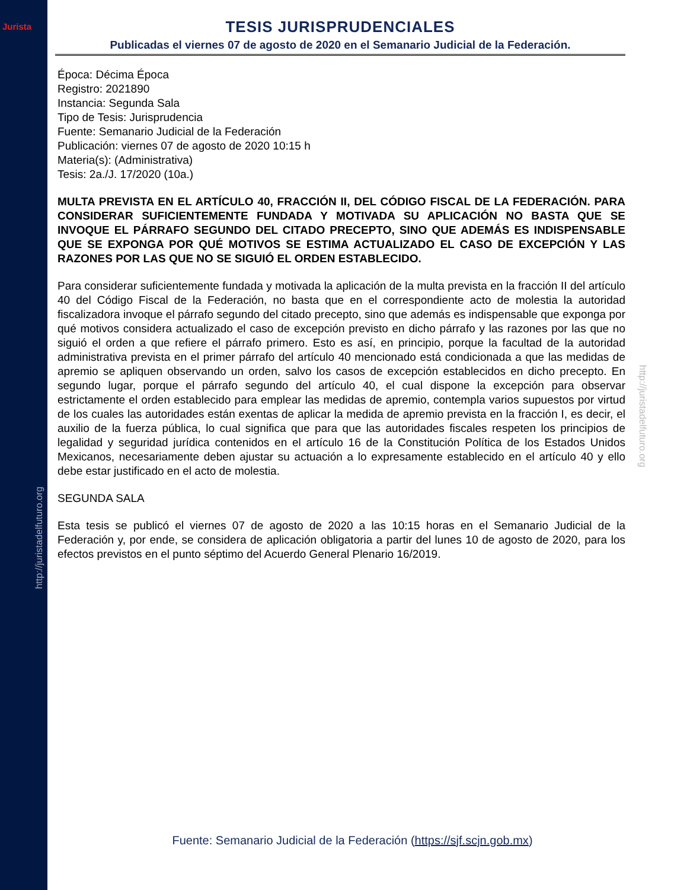Jurista
http://juristadelfuturo.org
http://juristadelfuturo.org
TESIS JURISPRUDENCIALES
Publicadas el viernes 07 de agosto de 2020 en el Semanario Judicial de la Federación.
Época: Décima Época
Registro: 2021890
Instancia: Segunda Sala
Tipo de Tesis: Jurisprudencia
Fuente: Semanario Judicial de la Federación
Publicación: viernes 07 de agosto de 2020 10:15 h
Materia(s): (Administrativa)
Tesis: 2a./J. 17/2020 (10a.)
MULTA PREVISTA EN EL ARTÍCULO 40, FRACCIÓN II, DEL CÓDIGO FISCAL DE LA FEDERACIÓN. PARA CONSIDERAR SUFICIENTEMENTE FUNDADA Y MOTIVADA SU APLICACIÓN NO BASTA QUE SE INVOQUE EL PÁRRAFO SEGUNDO DEL CITADO PRECEPTO, SINO QUE ADEMÁS ES INDISPENSABLE QUE SE EXPONGA POR QUÉ MOTIVOS SE ESTIMA ACTUALIZADO EL CASO DE EXCEPCIÓN Y LAS RAZONES POR LAS QUE NO SE SIGUIÓ EL ORDEN ESTABLECIDO.
Para considerar suficientemente fundada y motivada la aplicación de la multa prevista en la fracción II del artículo 40 del Código Fiscal de la Federación, no basta que en el correspondiente acto de molestia la autoridad fiscalizadora invoque el párrafo segundo del citado precepto, sino que además es indispensable que exponga por qué motivos considera actualizado el caso de excepción previsto en dicho párrafo y las razones por las que no siguió el orden a que refiere el párrafo primero. Esto es así, en principio, porque la facultad de la autoridad administrativa prevista en el primer párrafo del artículo 40 mencionado está condicionada a que las medidas de apremio se apliquen observando un orden, salvo los casos de excepción establecidos en dicho precepto. En segundo lugar, porque el párrafo segundo del artículo 40, el cual dispone la excepción para observar estrictamente el orden establecido para emplear las medidas de apremio, contempla varios supuestos por virtud de los cuales las autoridades están exentas de aplicar la medida de apremio prevista en la fracción I, es decir, el auxilio de la fuerza pública, lo cual significa que para que las autoridades fiscales respeten los principios de legalidad y seguridad jurídica contenidos en el artículo 16 de la Constitución Política de los Estados Unidos Mexicanos, necesariamente deben ajustar su actuación a lo expresamente establecido en el artículo 40 y ello debe estar justificado en el acto de molestia.
SEGUNDA SALA
Esta tesis se publicó el viernes 07 de agosto de 2020 a las 10:15 horas en el Semanario Judicial de la Federación y, por ende, se considera de aplicación obligatoria a partir del lunes 10 de agosto de 2020, para los efectos previstos en el punto séptimo del Acuerdo General Plenario 16/2019.
Fuente: Semanario Judicial de la Federación (https://sjf.scjn.gob.mx)